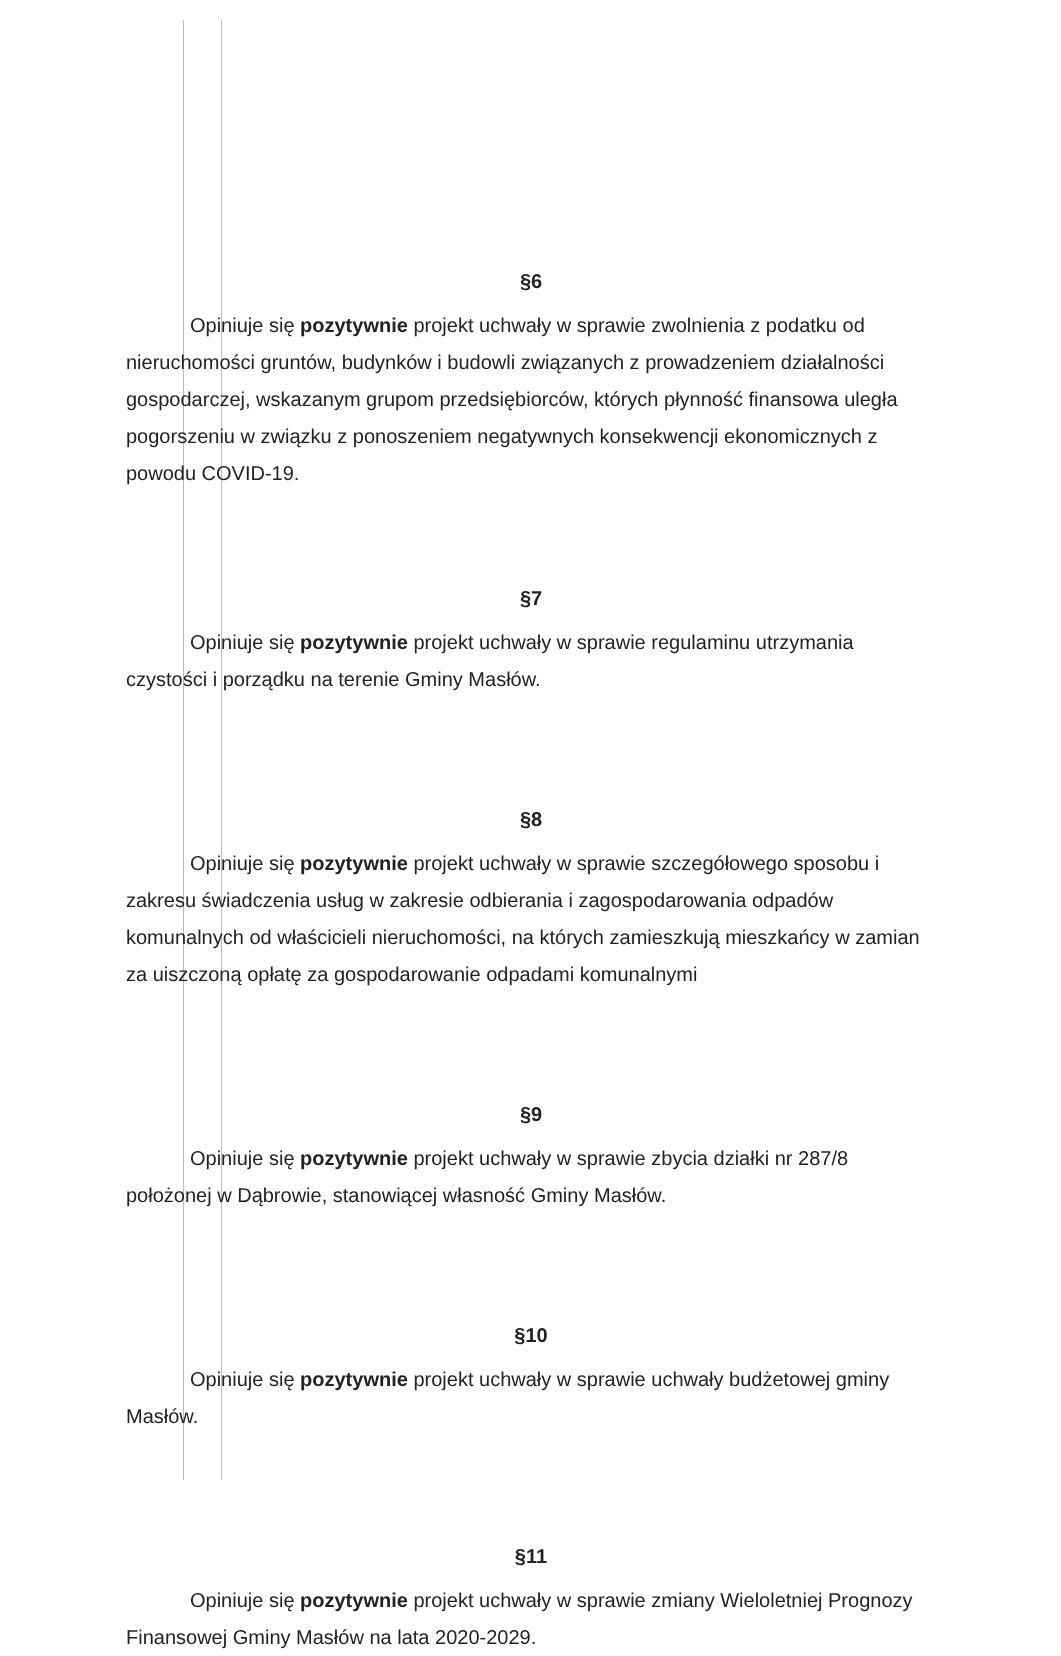§6
Opiniuje się pozytywnie projekt uchwały w sprawie zwolnienia z podatku od nieruchomości gruntów, budynków i budowli związanych z prowadzeniem działalności gospodarczej, wskazanym grupom przedsiębiorców, których płynność finansowa uległa pogorszeniu w związku z ponoszeniem negatywnych konsekwencji ekonomicznych z powodu COVID-19.
§7
Opiniuje się pozytywnie projekt uchwały w sprawie regulaminu utrzymania czystości i porządku na terenie Gminy Masłów.
§8
Opiniuje się pozytywnie projekt uchwały w sprawie szczegółowego sposobu i zakresu świadczenia usług w zakresie odbierania i zagospodarowania odpadów komunalnych od właścicieli nieruchomości, na których zamieszkują mieszkańcy w zamian za uiszczoną opłatę za gospodarowanie odpadami komunalnymi
§9
Opiniuje się pozytywnie projekt uchwały w sprawie zbycia działki nr 287/8 położonej w Dąbrowie, stanowiącej własność Gminy Masłów.
§10
Opiniuje się pozytywnie projekt uchwały w sprawie uchwały budżetowej gminy Masłów.
§11
Opiniuje się pozytywnie projekt uchwały w sprawie zmiany Wieloletniej Prognozy Finansowej Gminy Masłów na lata 2020-2029.